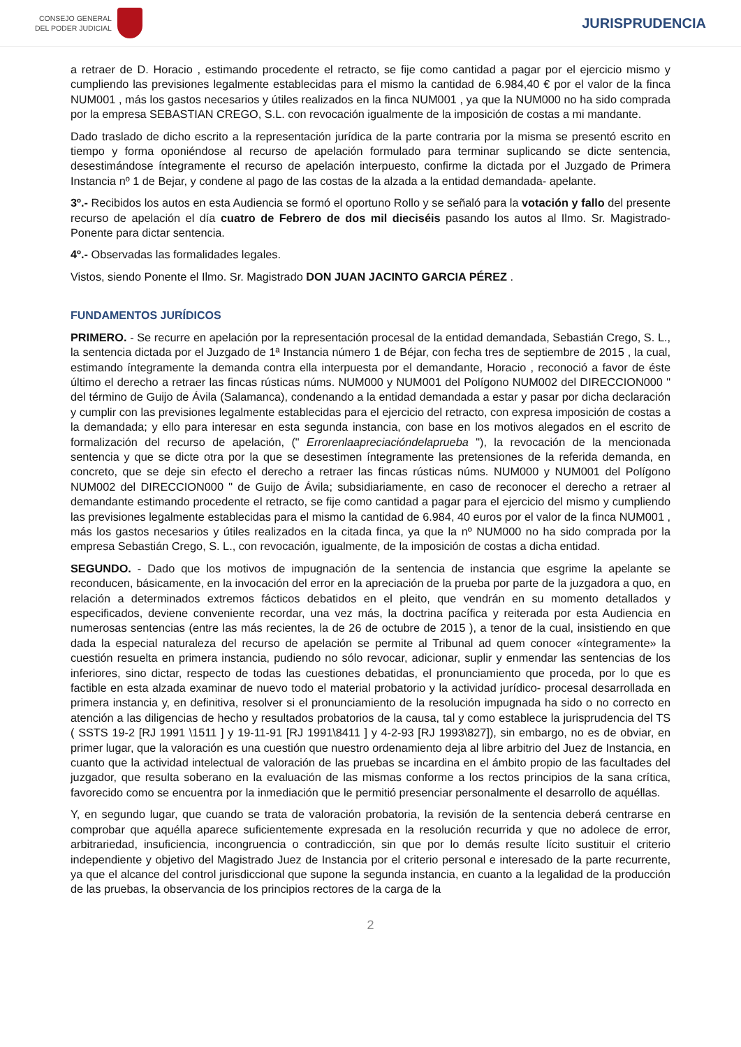CONSEJO GENERAL
DEL PODER JUDICIAL
JURISPRUDENCIA
a retraer de D. Horacio , estimando procedente el retracto, se fije como cantidad a pagar por el ejercicio mismo y cumpliendo las previsiones legalmente establecidas para el mismo la cantidad de 6.984,40 € por el valor de la finca NUM001 , más los gastos necesarios y útiles realizados en la finca NUM001 , ya que la NUM000 no ha sido comprada por la empresa SEBASTIAN CREGO, S.L. con revocación igualmente de la imposición de costas a mi mandante.
Dado traslado de dicho escrito a la representación jurídica de la parte contraria por la misma se presentó escrito en tiempo y forma oponiéndose al recurso de apelación formulado para terminar suplicando se dicte sentencia, desestimándose íntegramente el recurso de apelación interpuesto, confirme la dictada por el Juzgado de Primera Instancia nº 1 de Bejar, y condene al pago de las costas de la alzada a la entidad demandada- apelante.
3º.- Recibidos los autos en esta Audiencia se formó el oportuno Rollo y se señaló para la votación y fallo del presente recurso de apelación el día cuatro de Febrero de dos mil dieciséis pasando los autos al Ilmo. Sr. Magistrado-Ponente para dictar sentencia.
4º.- Observadas las formalidades legales.
Vistos, siendo Ponente el Ilmo. Sr. Magistrado DON JUAN JACINTO GARCIA PÉREZ .
FUNDAMENTOS JURÍDICOS
PRIMERO. - Se recurre en apelación por la representación procesal de la entidad demandada, Sebastián Crego, S. L., la sentencia dictada por el Juzgado de 1ª Instancia número 1 de Béjar, con fecha tres de septiembre de 2015 , la cual, estimando íntegramente la demanda contra ella interpuesta por el demandante, Horacio , reconoció a favor de éste último el derecho a retraer las fincas rústicas núms. NUM000 y NUM001 del Polígono NUM002 del DIRECCION000 " del término de Guijo de Ávila (Salamanca), condenando a la entidad demandada a estar y pasar por dicha declaración y cumplir con las previsiones legalmente establecidas para el ejercicio del retracto, con expresa imposición de costas a la demandada; y ello para interesar en esta segunda instancia, con base en los motivos alegados en el escrito de formalización del recurso de apelación, (" Errorenlaapreciacióndelaprueba "), la revocación de la mencionada sentencia y que se dicte otra por la que se desestimen íntegramente las pretensiones de la referida demanda, en concreto, que se deje sin efecto el derecho a retraer las fincas rústicas núms. NUM000 y NUM001 del Polígono NUM002 del DIRECCION000 " de Guijo de Ávila; subsidiariamente, en caso de reconocer el derecho a retraer al demandante estimando procedente el retracto, se fije como cantidad a pagar para el ejercicio del mismo y cumpliendo las previsiones legalmente establecidas para el mismo la cantidad de 6.984, 40 euros por el valor de la finca NUM001 , más los gastos necesarios y útiles realizados en la citada finca, ya que la nº NUM000 no ha sido comprada por la empresa Sebastián Crego, S. L., con revocación, igualmente, de la imposición de costas a dicha entidad.
SEGUNDO. - Dado que los motivos de impugnación de la sentencia de instancia que esgrime la apelante se reconducen, básicamente, en la invocación del error en la apreciación de la prueba por parte de la juzgadora a quo, en relación a determinados extremos fácticos debatidos en el pleito, que vendrán en su momento detallados y especificados, deviene conveniente recordar, una vez más, la doctrina pacífica y reiterada por esta Audiencia en numerosas sentencias (entre las más recientes, la de 26 de octubre de 2015 ), a tenor de la cual, insistiendo en que dada la especial naturaleza del recurso de apelación se permite al Tribunal ad quem conocer «íntegramente» la cuestión resuelta en primera instancia, pudiendo no sólo revocar, adicionar, suplir y enmendar las sentencias de los inferiores, sino dictar, respecto de todas las cuestiones debatidas, el pronunciamiento que proceda, por lo que es factible en esta alzada examinar de nuevo todo el material probatorio y la actividad jurídico- procesal desarrollada en primera instancia y, en definitiva, resolver si el pronunciamiento de la resolución impugnada ha sido o no correcto en atención a las diligencias de hecho y resultados probatorios de la causa, tal y como establece la jurisprudencia del TS ( SSTS 19-2 [RJ 1991 \1511 ] y 19-11-91 [RJ 1991\8411 ] y 4-2-93 [RJ 1993\827]), sin embargo, no es de obviar, en primer lugar, que la valoración es una cuestión que nuestro ordenamiento deja al libre arbitrio del Juez de Instancia, en cuanto que la actividad intelectual de valoración de las pruebas se incardina en el ámbito propio de las facultades del juzgador, que resulta soberano en la evaluación de las mismas conforme a los rectos principios de la sana crítica, favorecido como se encuentra por la inmediación que le permitió presenciar personalmente el desarrollo de aquéllas.
Y, en segundo lugar, que cuando se trata de valoración probatoria, la revisión de la sentencia deberá centrarse en comprobar que aquélla aparece suficientemente expresada en la resolución recurrida y que no adolece de error, arbitrariedad, insuficiencia, incongruencia o contradicción, sin que por lo demás resulte lícito sustituir el criterio independiente y objetivo del Magistrado Juez de Instancia por el criterio personal e interesado de la parte recurrente, ya que el alcance del control jurisdiccional que supone la segunda instancia, en cuanto a la legalidad de la producción de las pruebas, la observancia de los principios rectores de la carga de la
2